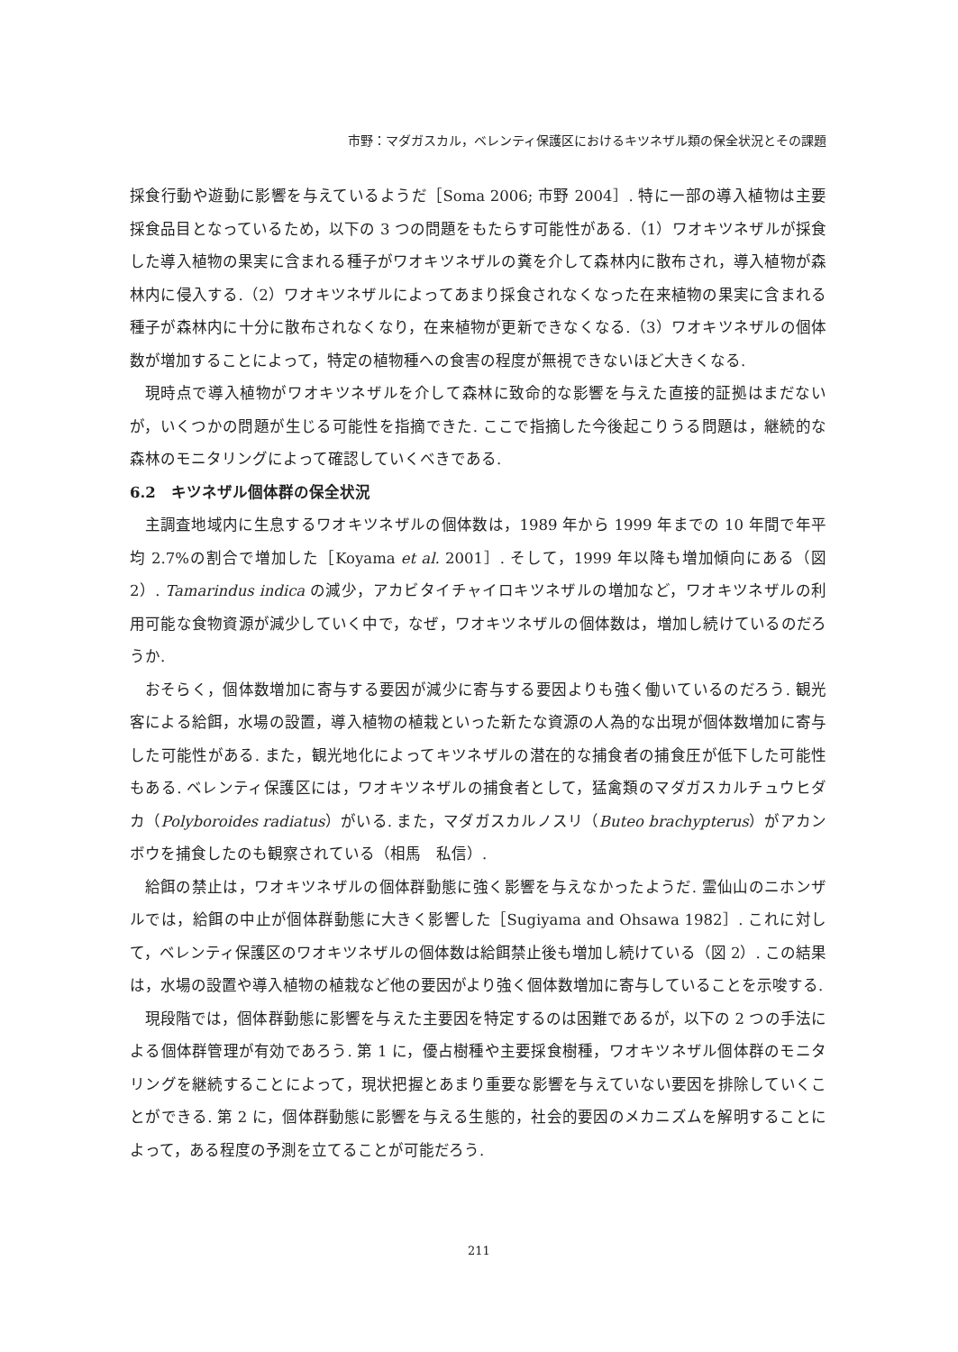市野：マダガスカル，ベレンティ保護区におけるキツネザル類の保全状況とその課題
採食行動や遊動に影響を与えているようだ［Soma 2006; 市野 2004］. 特に一部の導入植物は主要採食品目となっているため，以下の 3 つの問題をもたらす可能性がある.（1）ワオキツネザルが採食した導入植物の果実に含まれる種子がワオキツネザルの糞を介して森林内に散布され，導入植物が森林内に侵入する.（2）ワオキツネザルによってあまり採食されなくなった在来植物の果実に含まれる種子が森林内に十分に散布されなくなり，在来植物が更新できなくなる.（3）ワオキツネザルの個体数が増加することによって，特定の植物種への食害の程度が無視できないほど大きくなる.
現時点で導入植物がワオキツネザルを介して森林に致命的な影響を与えた直接的証拠はまだないが，いくつかの問題が生じる可能性を指摘できた. ここで指摘した今後起こりうる問題は，継続的な森林のモニタリングによって確認していくべきである.
6.2　キツネザル個体群の保全状況
主調査地域内に生息するワオキツネザルの個体数は，1989 年から 1999 年までの 10 年間で年平均 2.7%の割合で増加した［Koyama et al. 2001］. そして，1999 年以降も増加傾向にある（図 2）. Tamarindus indica の減少，アカビタイチャイロキツネザルの増加など，ワオキツネザルの利用可能な食物資源が減少していく中で，なぜ，ワオキツネザルの個体数は，増加し続けているのだろうか.
おそらく，個体数増加に寄与する要因が減少に寄与する要因よりも強く働いているのだろう. 観光客による給餌，水場の設置，導入植物の植栽といった新たな資源の人為的な出現が個体数増加に寄与した可能性がある. また，観光地化によってキツネザルの潜在的な捕食者の捕食圧が低下した可能性もある. ベレンティ保護区には，ワオキツネザルの捕食者として，猛禽類のマダガスカルチュウヒダカ（Polyboroides radiatus）がいる. また，マダガスカルノスリ（Buteo brachypterus）がアカンボウを捕食したのも観察されている（相馬　私信）.
給餌の禁止は，ワオキツネザルの個体群動態に強く影響を与えなかったようだ. 霊仙山のニホンザルでは，給餌の中止が個体群動態に大きく影響した［Sugiyama and Ohsawa 1982］. これに対して，ベレンティ保護区のワオキツネザルの個体数は給餌禁止後も増加し続けている（図 2）. この結果は，水場の設置や導入植物の植栽など他の要因がより強く個体数増加に寄与していることを示唆する.
現段階では，個体群動態に影響を与えた主要因を特定するのは困難であるが，以下の 2 つの手法による個体群管理が有効であろう. 第 1 に，優占樹種や主要採食樹種，ワオキツネザル個体群のモニタリングを継続することによって，現状把握とあまり重要な影響を与えていない要因を排除していくことができる. 第 2 に，個体群動態に影響を与える生態的，社会的要因のメカニズムを解明することによって，ある程度の予測を立てることが可能だろう.
211